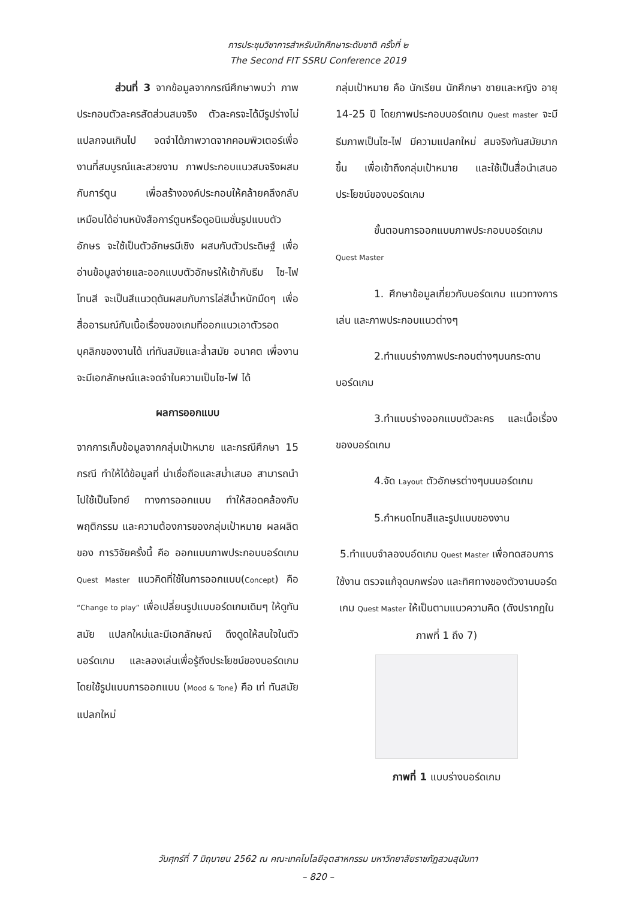การประชุมวิชาการสำหรับนักศึกษาระดับชาติ ครั้งที่ ๒
The Second FIT SSRU Conference 2019
ส่วนที่ 3 จากข้อมูลจากกรณีศึกษาพบว่า ภาพประกอบตัวละครสัดส่วนสมจริง ตัวละครจะได้มีรูปร่างไม่แปลกจนเกินไป จดจำได้ภาพวาดจากคอมพิวเตอร์เพื่องานที่สมบูรณ์และสวยงาม ภาพประกอบแนวสมจริงผสมกับการ์ตูน เพื่อสร้างองค์ประกอบให้คล้ายคลึงกลับเหมือนได้อ่านหนังสือการ์ตูนหรือดูอนิเมชั่นรูปแบบตัวอักษร จะใช้เป็นตัวอักษรมีเชิง ผสมกับตัวประดิษฐ์ เพื่ออ่านข้อมูลง่ายและออกแบบตัวอักษรให้เข้ากับธีม ไซ-ไฟโทนสี จะเป็นสีแนวดุดันผสมกับการไล่สีน้ำหนักมืดๆ เพื่อสื่ออารมณ์กับเนื้อเรื่องของเกมที่ออกแนวเอาตัวรอด บุคลิกของงานได้ เท่ทันสมัยและล้ำสมัย อนาคต เพื่องานจะมีเอกลักษณ์และจดจำในความเป็นไซ-ไฟ ได้
ผลการออกแบบ
จากการเก็บข้อมูลจากกลุ่มเป้าหมาย และกรณีศึกษา 15 กรณี ทำให้ได้ข้อมูลที่ น่าเชื่อถือและสม่ำเสมอ สามารถนำไปใช้เป็นโจทย์ ทางการออกแบบ ทำให้สอดคล้องกับพฤติกรรม และความต้องการของกลุ่มเป้าหมาย ผลผลิตของ การวิจัยครั้งนี้ คือ ออกแบบภาพประกอบบอร์ดเกม Quest Master แนวคิดที่ใช้ในการออกแบบ(Concept) คือ “Change to play” เพื่อเปลี่ยนรูปแบบอร์ดเกมเดิมๆ ให้ดูทันสมัย แปลกใหม่และมีเอกลักษณ์ ดึงดูดให้สนใจในตัวบอร์ดเกม และลองเล่นเพื่อรู้ถึงประโยชน์ของบอร์ดเกม โดยใช้รูปแบบการออกแบบ (Mood & Tone) คือ เท่ ทันสมัย แปลกใหม่
กลุ่มเป้าหมาย คือ นักเรียน นักศึกษา ชายและหญิง อายุ 14-25 ปี โดยภาพประกอบบอร์ดเกม Quest master จะมีธีมภาพเป็นไซ-ไฟ มีความแปลกใหม่ สมจริงทันสมัยมากขึ้น เพื่อเข้าถึงกลุ่มเป้าหมาย และใช้เป็นสื่อนำเสนอประโยชน์ของบอร์ดเกม
ขั้นตอนการออกแบบภาพประกอบบอร์ดเกม Quest Master
1. ศึกษาข้อมูลเกี่ยวกับบอร์ดเกม แนวทางการเล่น และภาพประกอบแนวต่างๆ
2.ทำแบบร่างภาพประกอบต่างๆบนกระดานบอร์ดเกม
3.ทำแบบร่างออกแบบตัวละคร และเนื้อเรื่องของบอร์ดเกม
4.จัด Layout ตัวอักษรต่างๆบนบอร์ดเกม
5.กำหนดโทนสีและรูปแบบของงาน
5.ทำแบบจำลองบอ์ดเกม Quest Master เพื่อทดสอบการใช้งาน ตรวจแก้จุดบกพร่อง และทิศทางของตัวงานบอร์ดเกม Quest Master ให้เป็นตามแนวความคิด (ดังปรากฏในภาพที่ 1 ถึง 7)
ภาพที่ 1 แบบร่างบอร์ดเกม
วันศุกร์ที่ 7 มิถุนายน 2562 ณ คณะเทคโนโลยีอุตสาหกรรม มหาวิทยาลัยราชภัฏสวนสุนันทา
– 820 –